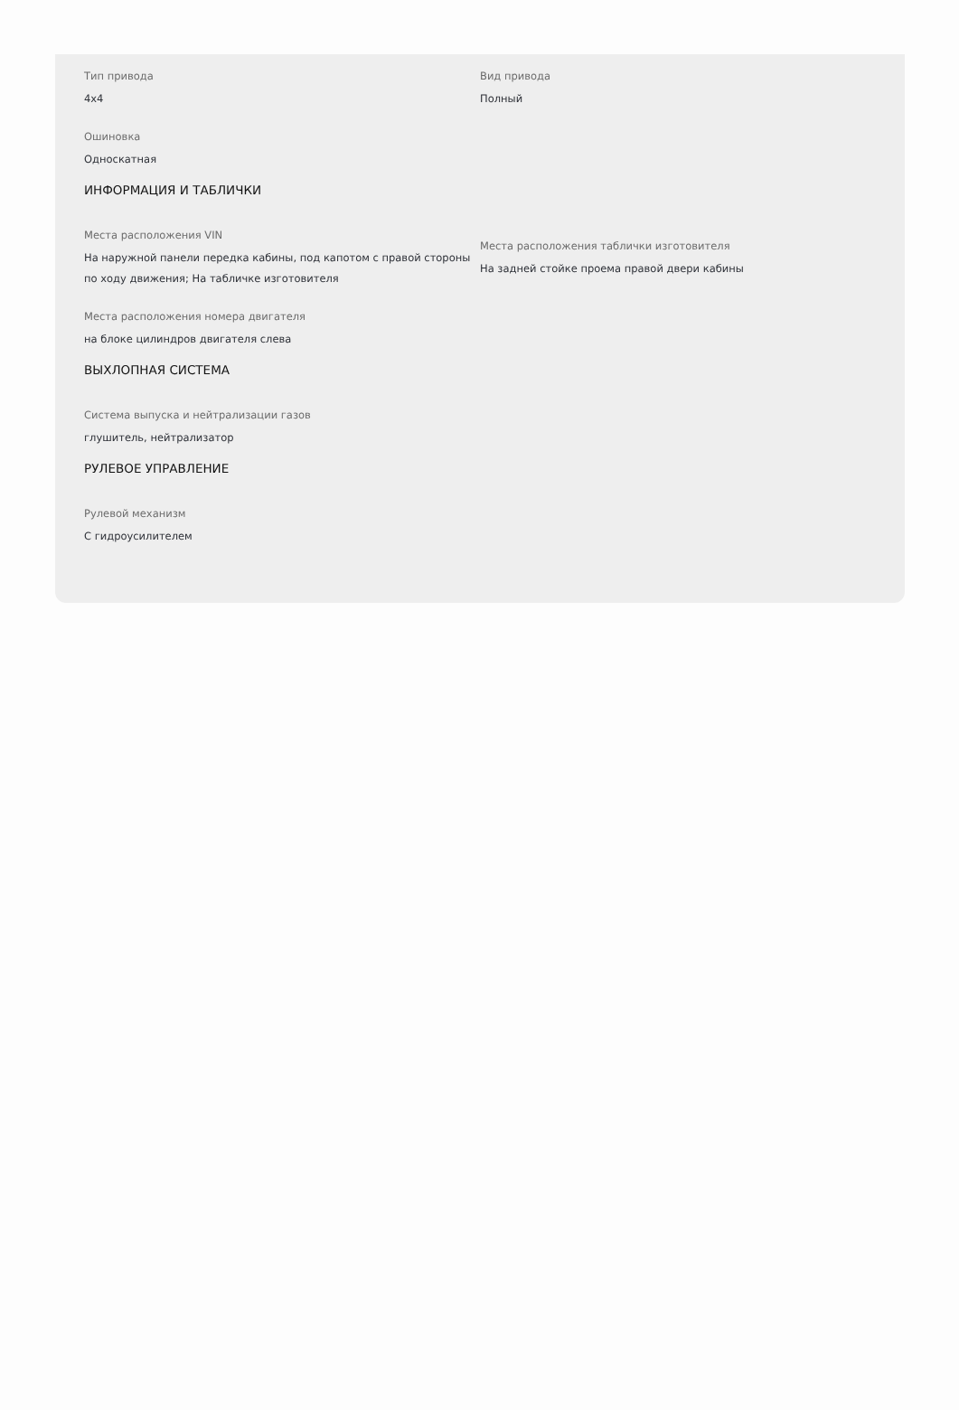Тип привода
4x4
Вид привода
Полный
Ошиновка
Односкатная
ИНФОРМАЦИЯ И ТАБЛИЧКИ
Места расположения VIN
На наружной панели передка кабины, под капотом с правой стороны по ходу движения; На табличке изготовителя
Места расположения таблички изготовителя
На задней стойке проема правой двери кабины
Места расположения номера двигателя
на блоке цилиндров двигателя слева
ВЫХЛОПНАЯ СИСТЕМА
Система выпуска и нейтрализации газов
глушитель, нейтрализатор
РУЛЕВОЕ УПРАВЛЕНИЕ
Рулевой механизм
С гидроусилителем